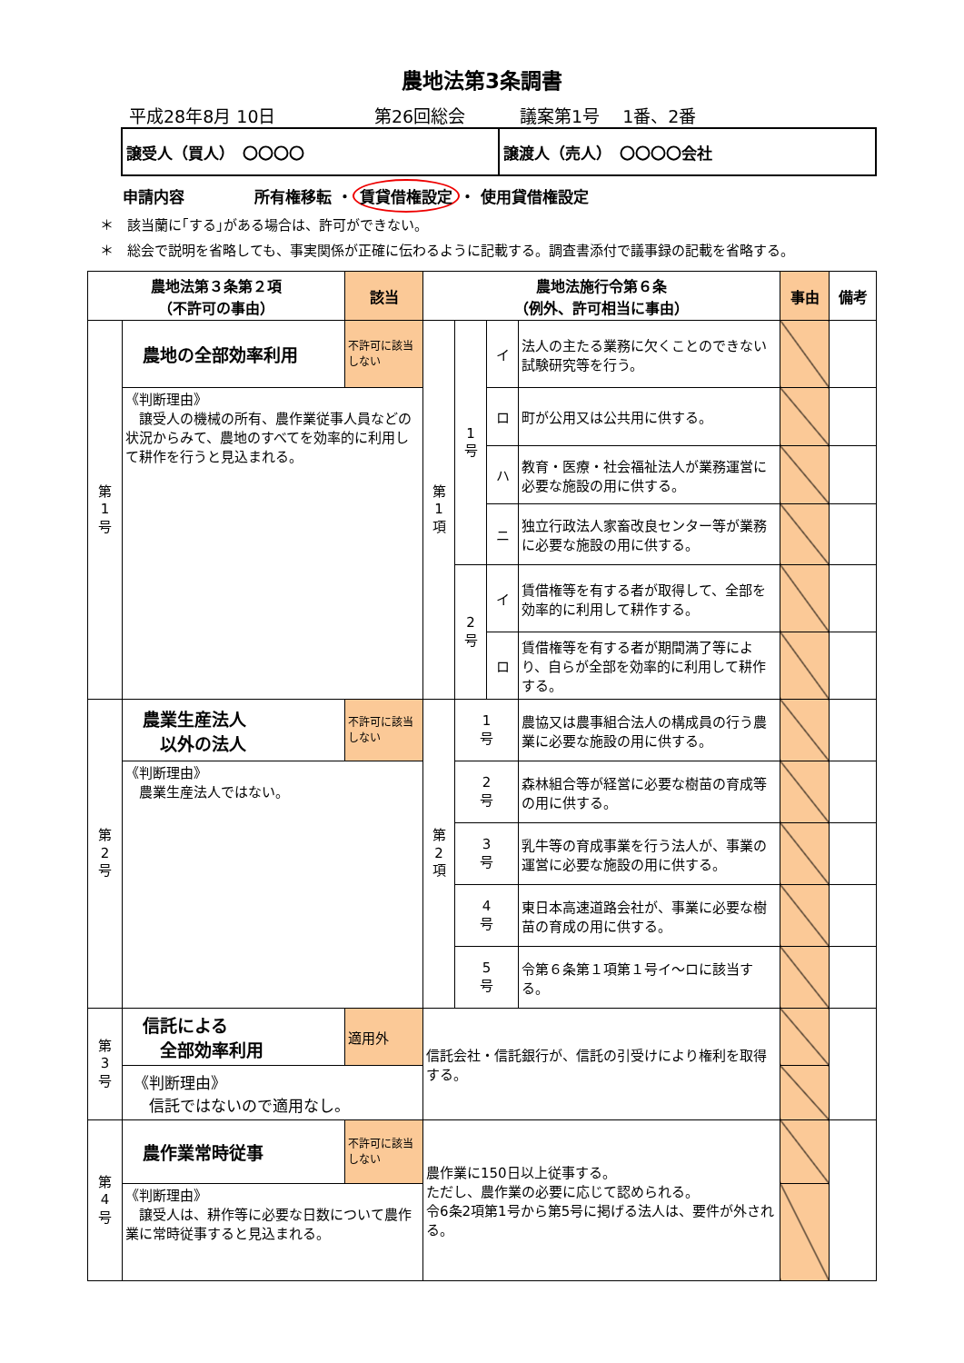農地法第3条調書
平成28年8月 10日 第26回総会 議案第1号　 1番、2番
譲受人（買人）　〇〇〇〇 譲渡人（売人）　〇〇〇〇会社
申請内容 所有権移転 ・ 賃貸借権設定 ・ 使用貸借権設定
＊　該当蘭に｢する｣がある場合は、許可ができない。
＊　総会で説明を省略しても、事実関係が正確に伝わるように記載する。調査書添付で議事録の記載を省略する。
| 農地法第３条第２項 （不許可の事由） | | 該当 | 農地法施行令第６条 （例外、許可相当に事由） | | | | 事由 | 備考 |
| --- | --- | --- | --- | --- | --- | --- | --- | --- |
| 第 1 号 | 農地の全部効率利用 | 不許可に該当しない | 第 1 項 | 1 号 | イ | 法人の主たる業務に欠くことのできない試験研究等を行う。 | | |
| | 《判断理由》 譲受人の機械の所有、農作業従事人員などの状況からみて、農地のすべてを効率的に利用して耕作を行うと見込まれる。 | | | | ロ | 町が公用又は公共用に供する。 | | |
| | | | | | ハ | 教育・医療・社会福祉法人が業務運営に必要な施設の用に供する。 | | |
| | | | | | ニ | 独立行政法人家畜改良センター等が業務に必要な施設の用に供する。 | | |
| | | | | 2 号 | イ | 賃借権等を有する者が取得して、全部を効率的に利用して耕作する。 | | |
| | | | | | ロ | 賃借権等を有する者が期間満了等により、自らが全部を効率的に利用して耕作する。 | | |
| 第 2 号 | 農業生産法人 以外の法人 | 不許可に該当しない | 第 2 項 | 1 号 | | 農協又は農事組合法人の構成員の行う農業に必要な施設の用に供する。 | | |
| | 《判断理由》 農業生産法人ではない。 | | | 2 号 | | 森林組合等が経営に必要な樹苗の育成等の用に供する。 | | |
| | | | | 3 号 | | 乳牛等の育成事業を行う法人が、事業の運営に必要な施設の用に供する。 | | |
| | | | | 4 号 | | 東日本高速道路会社が、事業に必要な樹苗の育成の用に供する。 | | |
| | | | | 5 号 | | 令第６条第１項第１号イ～ロに該当する。 | | |
| 第 3 号 | 信託による 全部効率利用 | 適用外 | 信託会社・信託銀行が、信託の引受けにより権利を取得する。 | | | | | |
| | 《判断理由》 信託ではないので適用なし。 | | | | | | | |
| 第 4 号 | 農作業常時従事 | 不許可に該当しない | 農作業に150日以上従事する。 ただし、農作業の必要に応じて認められる。 令6条2項第1号から第5号に掲げる法人は、要件が外される。 | | | | | |
| | 《判断理由》 譲受人は、耕作等に必要な日数について農作業に常時従事すると見込まれる。 | | | | | | | |